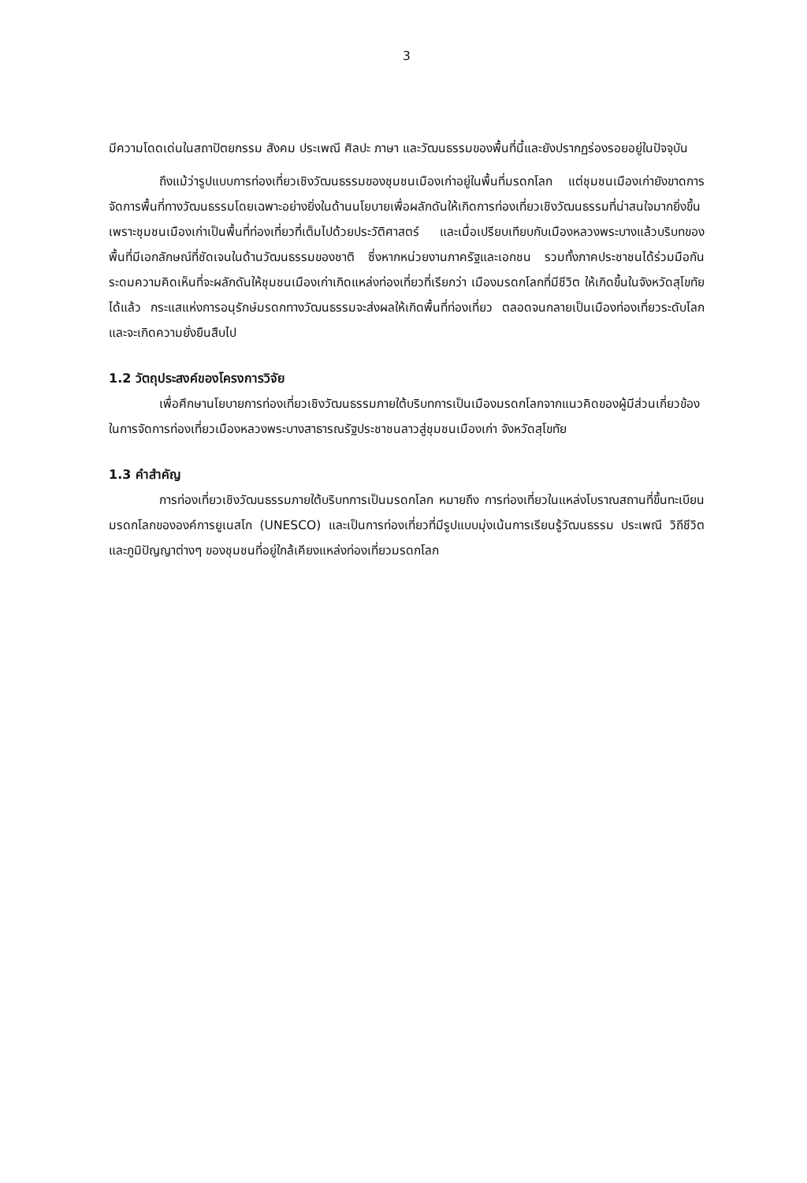3
มีความโดดเด่นในสถาปัตยกรรม สังคม ประเพณี ศิลปะ ภาษา และวัฒนธรรมของพื้นที่นี้และยังปรากฏร่องรอยอยู่ในปัจจุบัน
ถึงแม้ว่ารูปแบบการท่องเที่ยวเชิงวัฒนธรรมของชุมชนเมืองเก่าอยู่ในพื้นที่มรดกโลก แต่ชุมชนเมืองเก่ายังขาดการจัดการพื้นที่ทางวัฒนธรรมโดยเฉพาะอย่างยิ่งในด้านนโยบายเพื่อผลักดันให้เกิดการท่องเที่ยวเชิงวัฒนธรรมที่น่าสนใจมากยิ่งขึ้น เพราะชุมชนเมืองเก่าเป็นพื้นที่ท่องเที่ยวที่เต็มไปด้วยประวัติศาสตร์ และเมื่อเปรียบเทียบกับเมืองหลวงพระบางแล้วบริบทของพื้นที่มีเอกลักษณ์ที่ชัดเจนในด้านวัฒนธรรมของชาติ ซึ่งหากหน่วยงานภาครัฐและเอกชน รวมทั้งภาคประชาชนได้ร่วมมือกันระดมความคิดเห็นที่จะผลักดันให้ชุมชนเมืองเก่าเกิดแหล่งท่องเที่ยวที่เรียกว่า เมืองมรดกโลกที่มีชีวิต ให้เกิดขึ้นในจังหวัดสุโขทัยได้แล้ว กระแสแห่งการอนุรักษ์มรดกทางวัฒนธรรมจะส่งผลให้เกิดพื้นที่ท่องเที่ยว ตลอดจนกลายเป็นเมืองท่องเที่ยวระดับโลกและจะเกิดความยั่งยืนสืบไป
1.2 วัตถุประสงค์ของโครงการวิจัย
เพื่อศึกษานโยบายการท่องเที่ยวเชิงวัฒนธรรมภายใต้บริบทการเป็นเมืองมรดกโลกจากแนวคิดของผู้มีส่วนเกี่ยวข้องในการจัดการท่องเที่ยวเมืองหลวงพระบางสาธารณรัฐประชาชนลาวสู่ชุมชนเมืองเก่า จังหวัดสุโขทัย
1.3 คำสำคัญ
การท่องเที่ยวเชิงวัฒนธรรมภายใต้บริบทการเป็นมรดกโลก หมายถึง การท่องเที่ยวในแหล่งโบราณสถานที่ขึ้นทะเบียนมรดกโลกขององค์การยูเนสโก (UNESCO) และเป็นการท่องเที่ยวที่มีรูปแบบมุ่งเน้นการเรียนรู้วัฒนธรรม ประเพณี วิถีชีวิต และภูมิปัญญาต่างๆ ของชุมชนที่อยู่ใกล้เคียงแหล่งท่องเที่ยวมรดกโลก